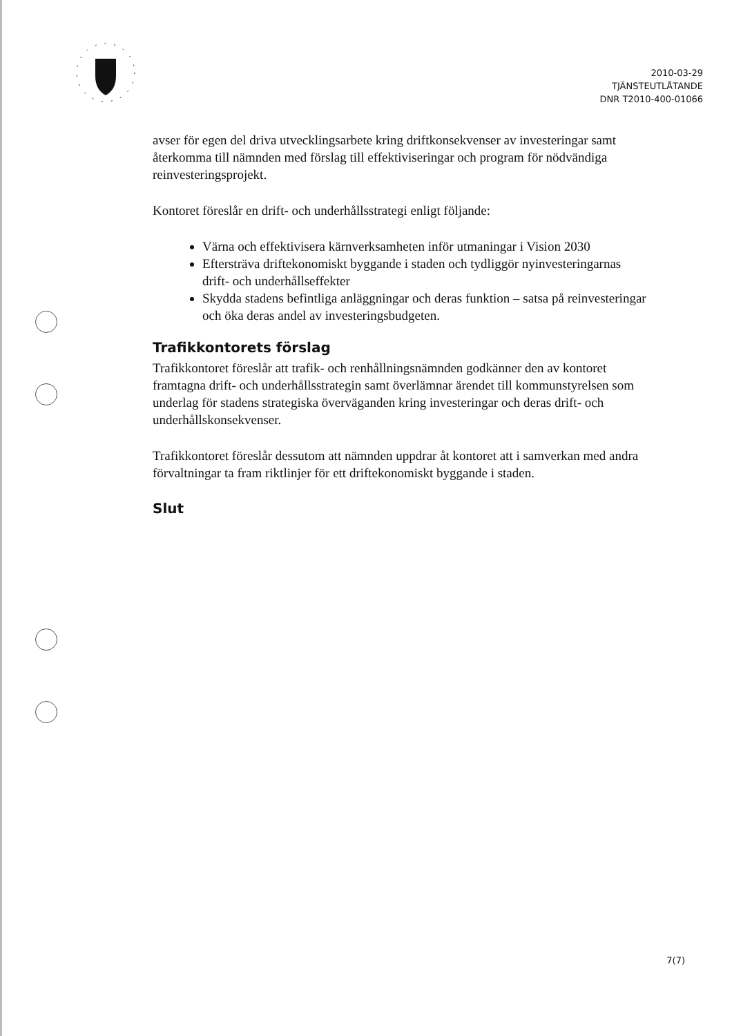2010-03-29
TJÄNSTEUTLÅTANDE
DNR T2010-400-01066
avser för egen del driva utvecklingsarbete kring driftkonsekvenser av investeringar samt återkomma till nämnden med förslag till effektiviseringar och program för nödvändiga reinvesteringsprojekt.
Kontoret föreslår en drift- och underhållsstrategi enligt följande:
Värna och effektivisera kärnverksamheten inför utmaningar i Vision 2030
Eftersträva driftekonomiskt byggande i staden och tydliggör nyinvesteringarnas drift- och underhållseffekter
Skydda stadens befintliga anläggningar och deras funktion – satsa på reinvesteringar och öka deras andel av investeringsbudgeten.
Trafikkontorets förslag
Trafikkontoret föreslår att trafik- och renhållningsnämnden godkänner den av kontoret framtagna drift- och underhållsstrategin samt överlämnar ärendet till kommunstyrelsen som underlag för stadens strategiska överväganden kring investeringar och deras drift- och underhållskonsekvenser.
Trafikkontoret föreslår dessutom att nämnden uppdrar åt kontoret att i samverkan med andra förvaltningar ta fram riktlinjer för ett driftekonomiskt byggande i staden.
Slut
7(7)